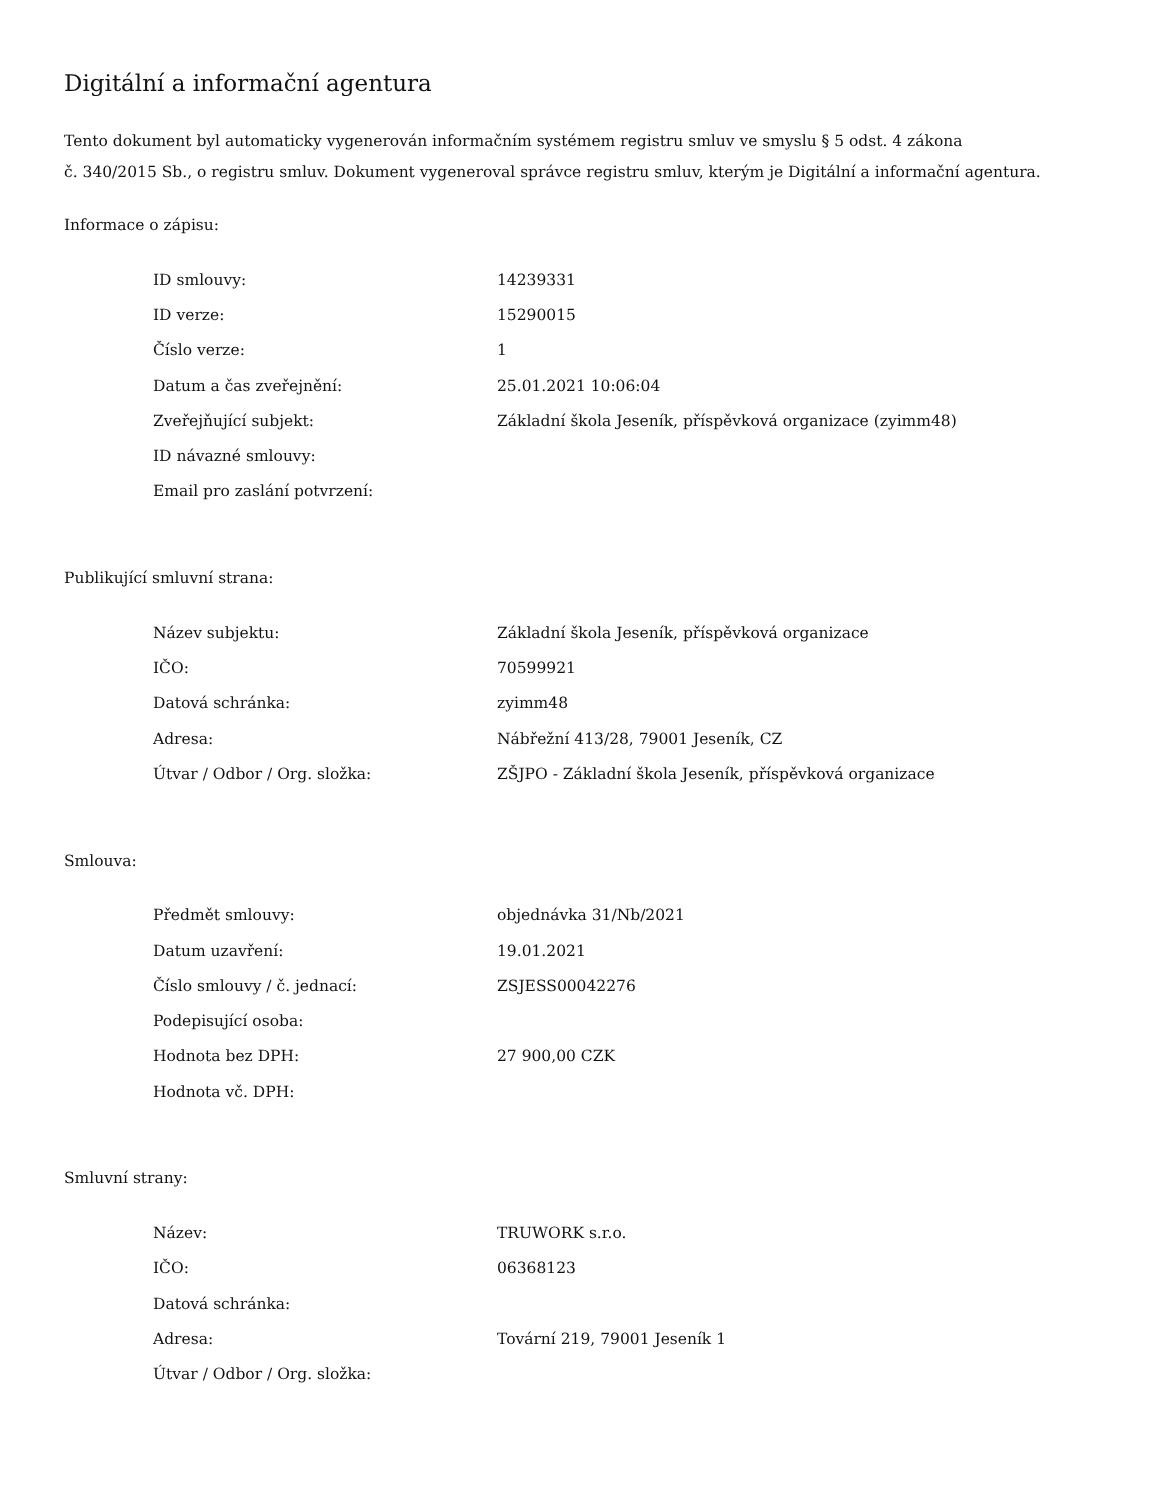Digitální a informační agentura
Tento dokument byl automaticky vygenerován informačním systémem registru smluv ve smyslu § 5 odst. 4 zákona
č. 340/2015 Sb., o registru smluv. Dokument vygeneroval správce registru smluv, kterým je Digitální a informační agentura.
Informace o zápisu:
| ID smlouvy: | 14239331 |
| ID verze: | 15290015 |
| Číslo verze: | 1 |
| Datum a čas zveřejnění: | 25.01.2021 10:06:04 |
| Zveřejňující subjekt: | Základní škola Jeseník, příspěvková organizace (zyimm48) |
| ID návazné smlouvy: | |
| Email pro zaslání potvrzení: | |
Publikující smluvní strana:
| Název subjektu: | Základní škola Jeseník, příspěvková organizace |
| IČO: | 70599921 |
| Datová schránka: | zyimm48 |
| Adresa: | Nábřežní 413/28, 79001 Jeseník, CZ |
| Útvar / Odbor / Org. složka: | ZŠJPO - Základní škola Jeseník, příspěvková organizace |
Smlouva:
| Předmět smlouvy: | objednávka 31/Nb/2021 |
| Datum uzavření: | 19.01.2021 |
| Číslo smlouvy / č. jednací: | ZSJESS00042276 |
| Podepisující osoba: | |
| Hodnota bez DPH: | 27 900,00 CZK |
| Hodnota vč. DPH: | |
Smluvní strany:
| Název: | TRUWORK s.r.o. |
| IČO: | 06368123 |
| Datová schránka: | |
| Adresa: | Tovární 219, 79001 Jeseník 1 |
| Útvar / Odbor / Org. složka: | |